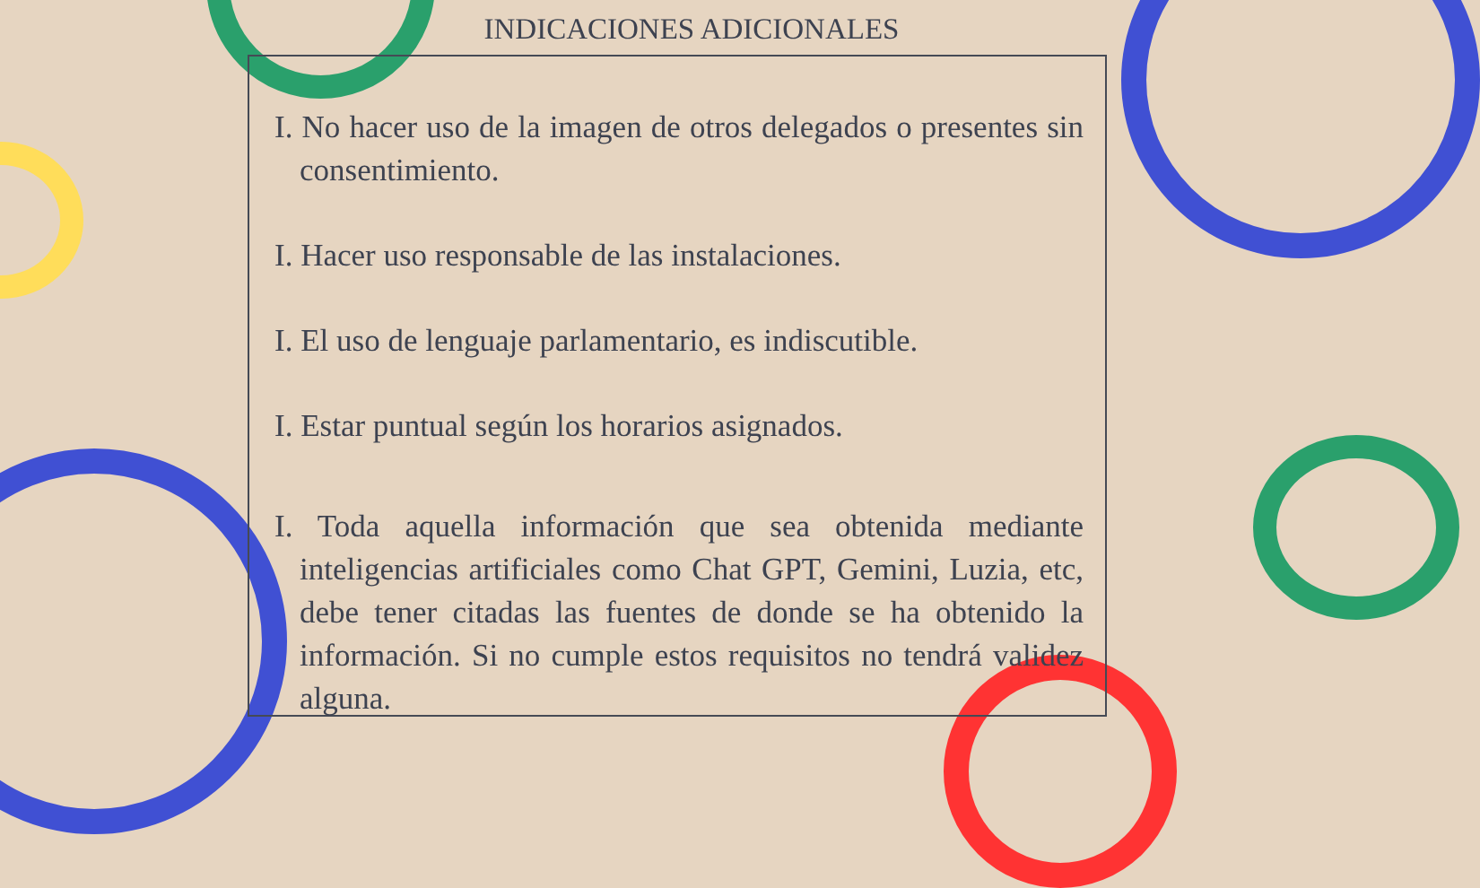INDICACIONES ADICIONALES
I. No hacer uso de la imagen de otros delegados o presentes sin consentimiento.
I. Hacer uso responsable de las instalaciones.
I. El uso de lenguaje parlamentario, es indiscutible.
I. Estar puntual según los horarios asignados.
I. Toda aquella información que sea obtenida mediante inteligencias artificiales como Chat GPT, Gemini, Luzia, etc, debe tener citadas las fuentes de donde se ha obtenido la información. Si no cumple estos requisitos no tendrá validez alguna.